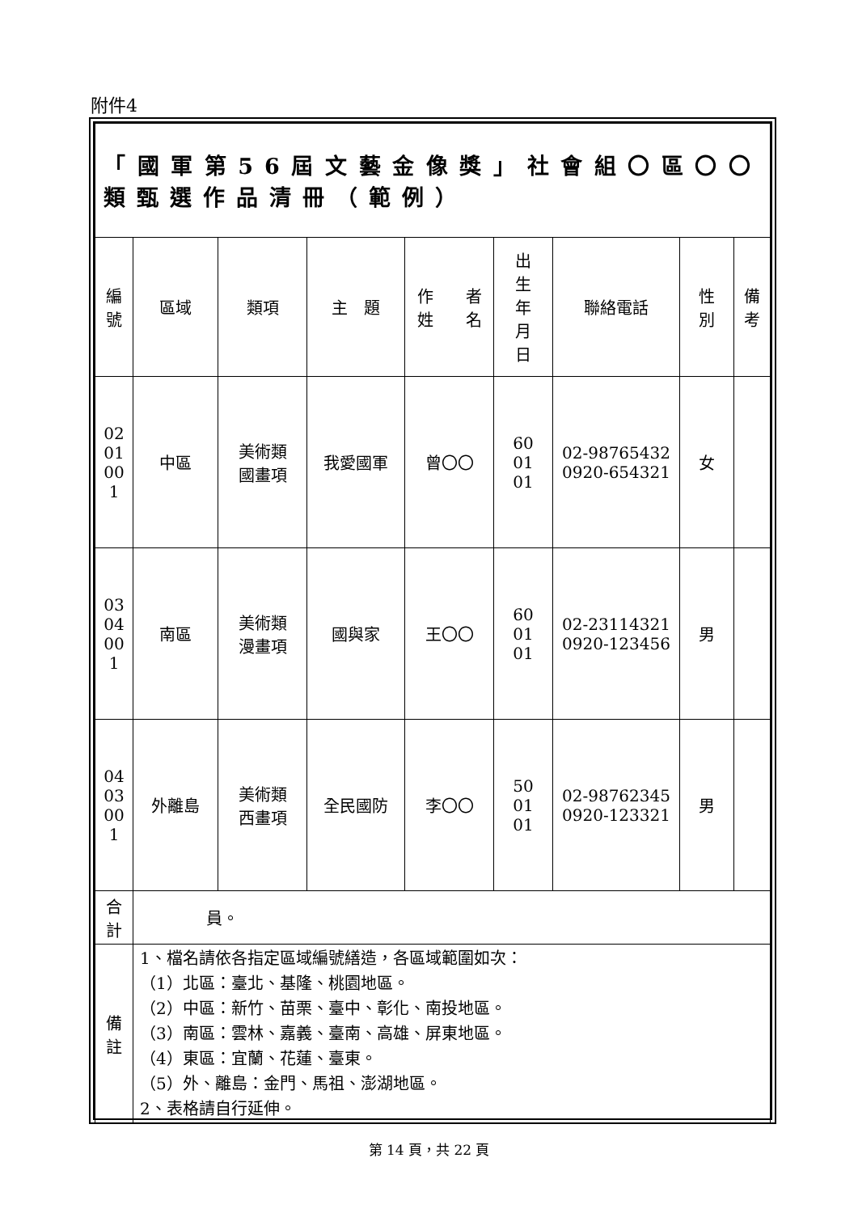附件4
| 「國軍第56屆文藝金像獎」社會組〇區〇〇類甄選作品清冊（範例） | | | | | | | | |
| 編 號 | 區域 | 類項 | 主 題 | 作 者 姓 名 | 出 生 年 月 日 | 聯絡電話 | 性 別 | 備 考 |
| 02 01 00 1 | 中區 | 美術類 國畫項 | 我愛國軍 | 曾〇〇 | 60 01 01 | 02-98765432 0920-654321 | 女 | |
| 03 04 00 1 | 南區 | 美術類 漫畫項 | 國與家 | 王〇〇 | 60 01 01 | 02-23114321 0920-123456 | 男 | |
| 04 03 00 1 | 外離島 | 美術類 西畫項 | 全民國防 | 李〇〇 | 50 01 01 | 02-98762345 0920-123321 | 男 | |
| 合 計 | 員。 | | | | | | | |
| 備 註 | 1、檔名請依各指定區域編號繕造，各區域範圍如次： （1）北區：臺北、基隆、桃園地區。 （2）中區：新竹、苗栗、臺中、彰化、南投地區。 （3）南區：雲林、嘉義、臺南、高雄、屏東地區。 （4）東區：宜蘭、花蓮、臺東。 （5）外、離島：金門、馬祖、澎湖地區。 2、表格請自行延伸。 | | | | | | | |
第 14 頁，共 22 頁